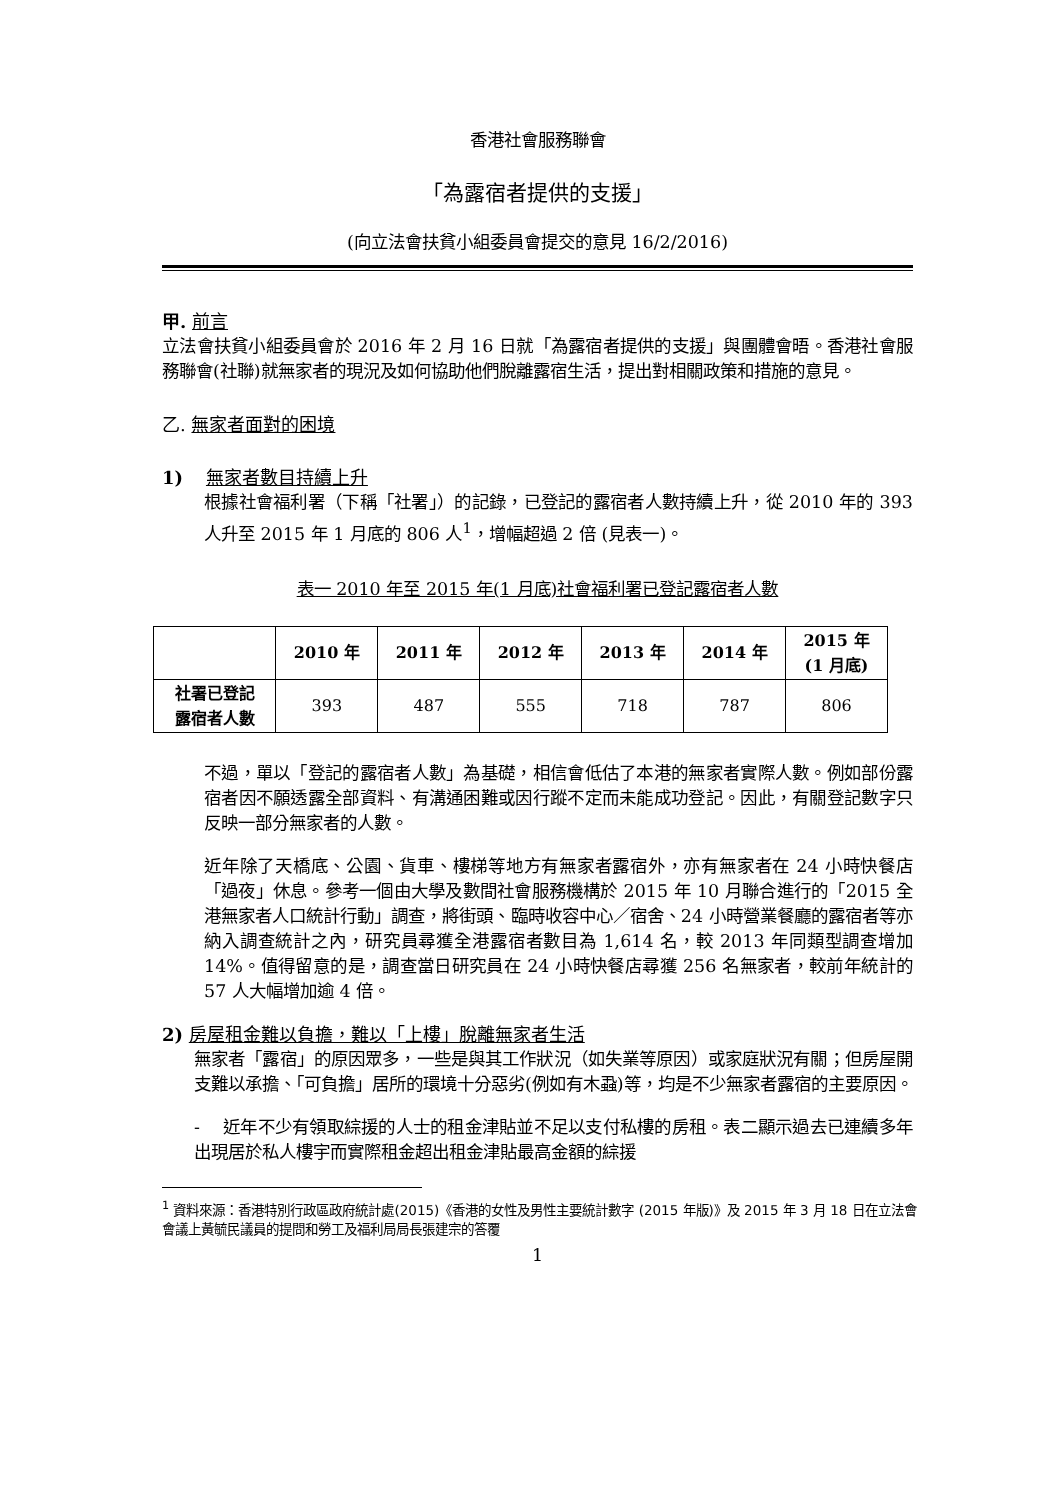香港社會服務聯會
「為露宿者提供的支援」
(向立法會扶貧小組委員會提交的意見 16/2/2016)
甲. 前言
立法會扶貧小組委員會於 2016 年 2 月 16 日就「為露宿者提供的支援」與團體會晤。香港社會服務聯會(社聯)就無家者的現況及如何協助他們脫離露宿生活，提出對相關政策和措施的意見。
乙. 無家者面對的困境
1) 無家者數目持續上升
根據社會福利署（下稱「社署」）的記錄，已登記的露宿者人數持續上升，從 2010 年的 393 人升至 2015 年 1 月底的 806 人<sup>1</sup>，增幅超過 2 倍 (見表一)。
表一 2010 年至 2015 年(1 月底)社會福利署已登記露宿者人數
| | 2010 年 | 2011 年 | 2012 年 | 2013 年 | 2014 年 | 2015 年 (1 月底) |
| --- | --- | --- | --- | --- | --- | --- |
| 社署已登記 露宿者人數 | 393 | 487 | 555 | 718 | 787 | 806 |
不過，單以「登記的露宿者人數」為基礎，相信會低估了本港的無家者實際人數。例如部份露宿者因不願透露全部資料、有溝通困難或因行蹤不定而未能成功登記。因此，有關登記數字只反映一部分無家者的人數。
近年除了天橋底、公園、貨車、樓梯等地方有無家者露宿外，亦有無家者在 24 小時快餐店「過夜」休息。參考一個由大學及數間社會服務機構於 2015 年 10 月聯合進行的「2015 全港無家者人口統計行動」調查，將街頭、臨時收容中心／宿舍、24 小時營業餐廳的露宿者等亦納入調查統計之內，研究員尋獲全港露宿者數目為 1,614 名，較 2013 年同類型調查增加 14%。值得留意的是，調查當日研究員在 24 小時快餐店尋獲 256 名無家者，較前年統計的 57 人大幅增加逾 4 倍。
2) 房屋租金難以負擔，難以「上樓」脫離無家者生活
無家者「露宿」的原因眾多，一些是與其工作狀況（如失業等原因）或家庭狀況有關；但房屋開支難以承擔、「可負擔」居所的環境十分惡劣(例如有木蝨)等，均是不少無家者露宿的主要原因。
- 近年不少有領取綜援的人士的租金津貼並不足以支付私樓的房租。表二顯示過去已連續多年出現居於私人樓宇而實際租金超出租金津貼最高金額的綜援
<sup>1</sup> 資料來源：香港特別行政區政府統計處(2015)《香港的女性及男性主要統計數字 (2015 年版)》及 2015 年 3 月 18 日在立法會會議上黃毓民議員的提問和勞工及福利局局長張建宗的答覆
1